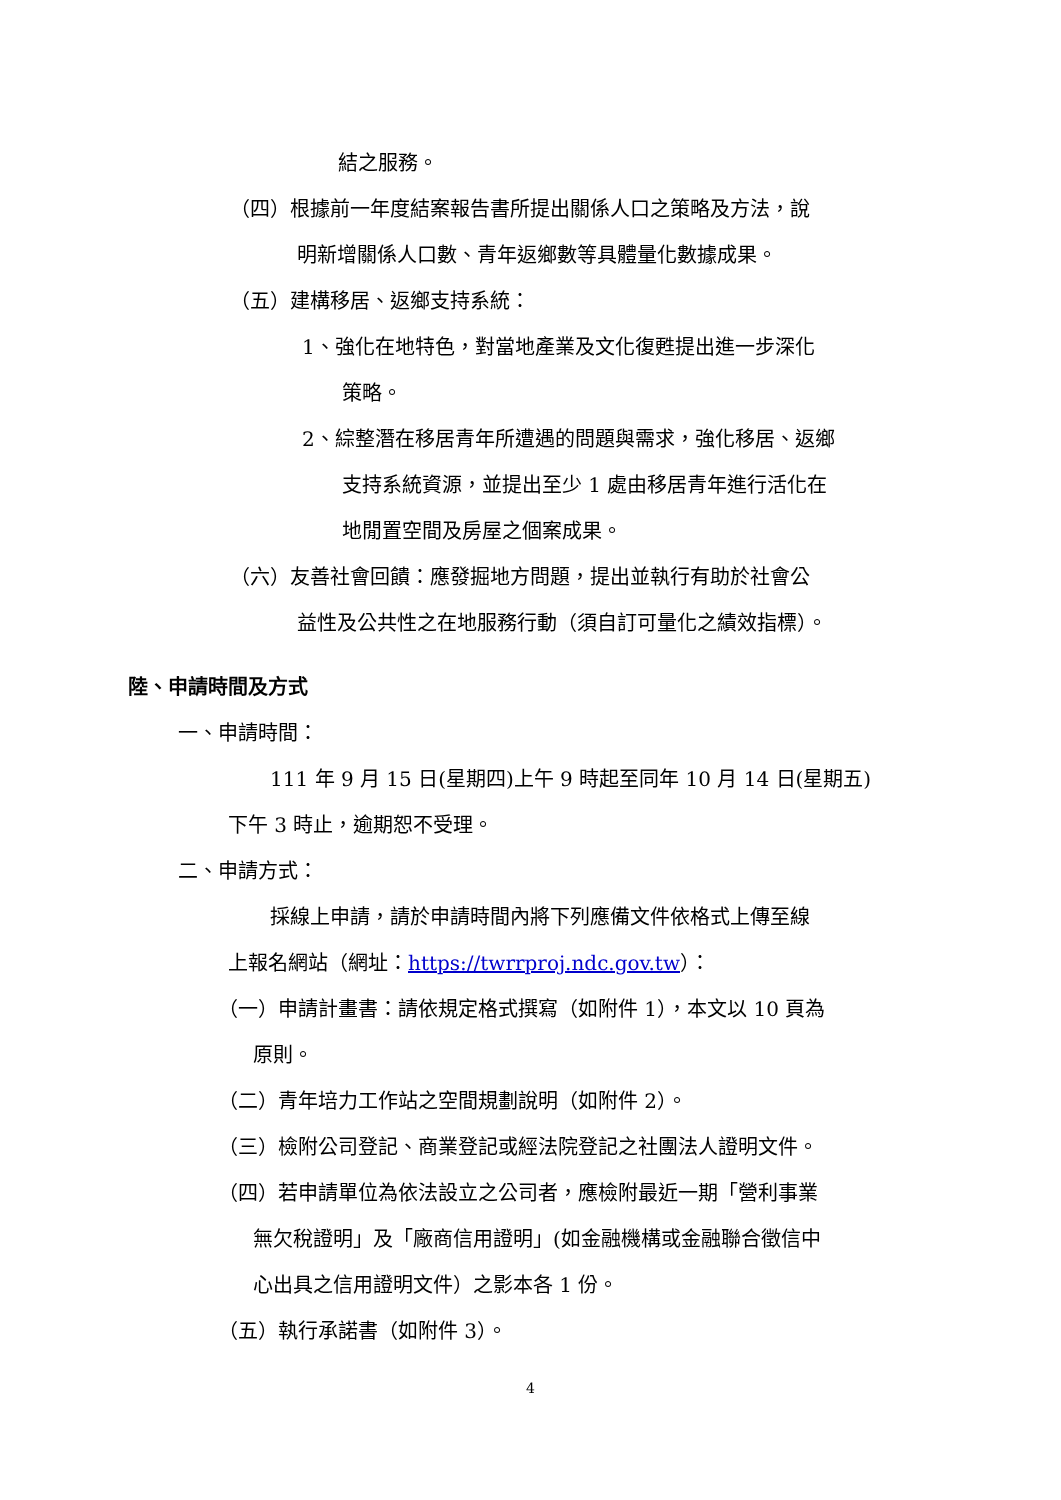結之服務。
（四）根據前一年度結案報告書所提出關係人口之策略及方法，說
明新增關係人口數、青年返鄉數等具體量化數據成果。
（五）建構移居、返鄉支持系統：
1、強化在地特色，對當地產業及文化復甦提出進一步深化
策略。
2、綜整潛在移居青年所遭遇的問題與需求，強化移居、返鄉
支持系統資源，並提出至少 1 處由移居青年進行活化在
地閒置空間及房屋之個案成果。
（六）友善社會回饋：應發掘地方問題，提出並執行有助於社會公
益性及公共性之在地服務行動（須自訂可量化之績效指標）。
陸、申請時間及方式
一、申請時間：
111 年 9 月 15 日(星期四)上午 9 時起至同年 10 月 14 日(星期五)
下午 3 時止，逾期恕不受理。
二、申請方式：
採線上申請，請於申請時間內將下列應備文件依格式上傳至線
上報名網站（網址：https://twrrproj.ndc.gov.tw）：
（一）申請計畫書：請依規定格式撰寫（如附件 1），本文以 10 頁為
原則。
（二）青年培力工作站之空間規劃說明（如附件 2）。
（三）檢附公司登記、商業登記或經法院登記之社團法人證明文件。
（四）若申請單位為依法設立之公司者，應檢附最近一期「營利事業
無欠稅證明」及「廠商信用證明」(如金融機構或金融聯合徵信中
心出具之信用證明文件）之影本各 1 份。
（五）執行承諾書（如附件 3）。
4